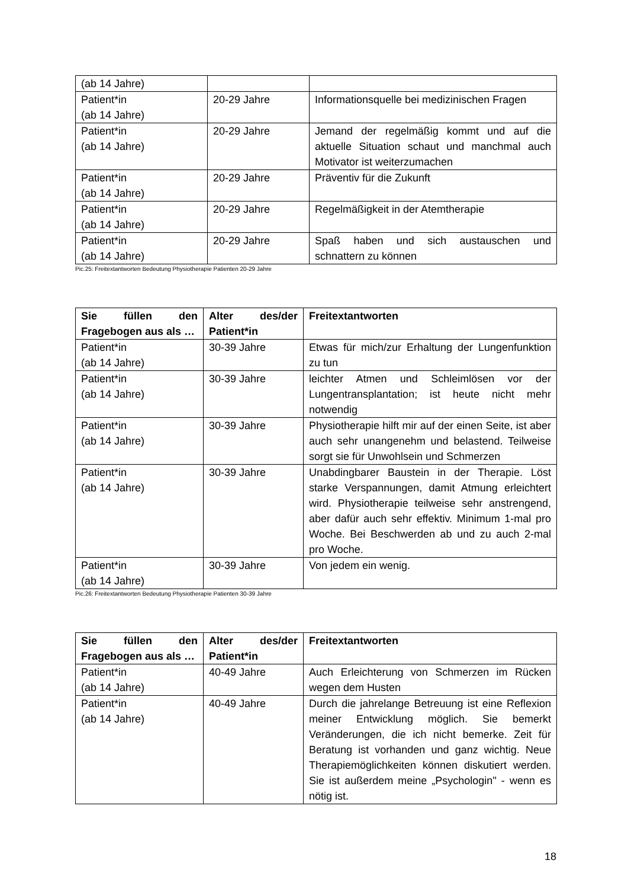| (ab 14 Jahre) | | |
| Patient*in (ab 14 Jahre) | 20-29 Jahre | Informationsquelle bei medizinischen Fragen |
| Patient*in (ab 14 Jahre) | 20-29 Jahre | Jemand der regelmäßig kommt und auf die aktuelle Situation schaut und manchmal auch Motivator ist weiterzumachen |
| Patient*in (ab 14 Jahre) | 20-29 Jahre | Präventiv für die Zukunft |
| Patient*in (ab 14 Jahre) | 20-29 Jahre | Regelmäßigkeit in der Atemtherapie |
| Patient*in (ab 14 Jahre) | 20-29 Jahre | Spaß haben und sich austauschen und schnattern zu können |
Pic.25: Freitextantworten Bedeutung Physiotherapie Patienten 20-29 Jahre
| Sie füllen den Fragebogen aus als … | Alter des/der Patient*in | Freitextantworten |
| --- | --- | --- |
| Patient*in (ab 14 Jahre) | 30-39 Jahre | Etwas für mich/zur Erhaltung der Lungenfunktion zu tun |
| Patient*in (ab 14 Jahre) | 30-39 Jahre | leichter Atmen und Schleimlösen vor der Lungentransplantation; ist heute nicht mehr notwendig |
| Patient*in (ab 14 Jahre) | 30-39 Jahre | Physiotherapie hilft mir auf der einen Seite, ist aber auch sehr unangenehm und belastend. Teilweise sorgt sie für Unwohlsein und Schmerzen |
| Patient*in (ab 14 Jahre) | 30-39 Jahre | Unabdingbarer Baustein in der Therapie. Löst starke Verspannungen, damit Atmung erleichtert wird. Physiotherapie teilweise sehr anstrengend, aber dafür auch sehr effektiv. Minimum 1-mal pro Woche. Bei Beschwerden ab und zu auch 2-mal pro Woche. |
| Patient*in (ab 14 Jahre) | 30-39 Jahre | Von jedem ein wenig. |
Pic.26: Freitextantworten Bedeutung Physiotherapie Patienten 30-39 Jahre
| Sie füllen den Fragebogen aus als … | Alter des/der Patient*in | Freitextantworten |
| --- | --- | --- |
| Patient*in (ab 14 Jahre) | 40-49 Jahre | Auch Erleichterung von Schmerzen im Rücken wegen dem Husten |
| Patient*in (ab 14 Jahre) | 40-49 Jahre | Durch die jahrelange Betreuung ist eine Reflexion meiner Entwicklung möglich. Sie bemerkt Veränderungen, die ich nicht bemerke. Zeit für Beratung ist vorhanden und ganz wichtig. Neue Therapiemöglichkeiten können diskutiert werden. Sie ist außerdem meine „Psychologin" - wenn es nötig ist. |
18